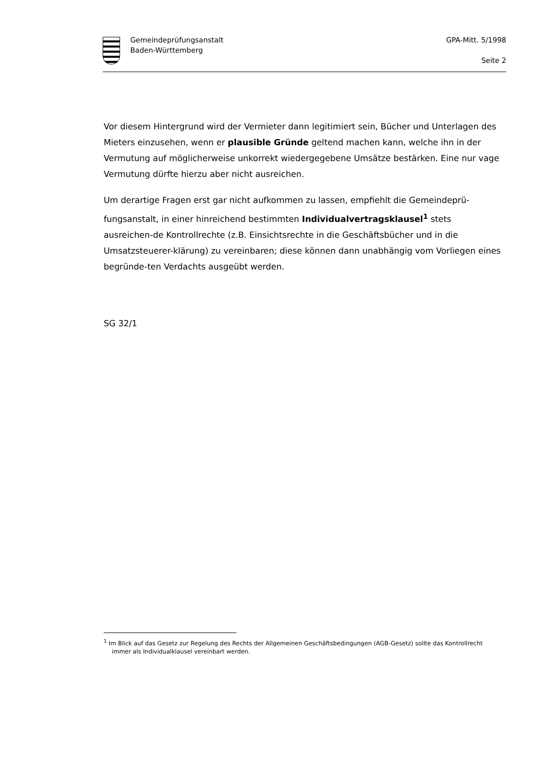Gemeindeprüfungsanstalt
Baden-Württemberg
GPA-Mitt. 5/1998
Seite 2
Vor diesem Hintergrund wird der Vermieter dann legitimiert sein, Bücher und Unterlagen des Mieters einzusehen, wenn er plausible Gründe geltend machen kann, welche ihn in der Vermutung auf möglicherweise unkorrekt wiedergegebene Umsätze bestärken. Eine nur vage Vermutung dürfte hierzu aber nicht ausreichen.
Um derartige Fragen erst gar nicht aufkommen zu lassen, empfiehlt die Gemeindeprü-fungsanstalt, in einer hinreichend bestimmten Individualvertragsklausel<sup>1</sup> stets ausreichen-de Kontrollrechte (z.B. Einsichtsrechte in die Geschäftsbücher und in die Umsatzsteuerer-klärung) zu vereinbaren; diese können dann unabhängig vom Vorliegen eines begründe-ten Verdachts ausgeübt werden.
SG 32/1
<sup>1</sup> Im Blick auf das Gesetz zur Regelung des Rechts der Allgemeinen Geschäftsbedingungen (AGB-Gesetz) sollte das Kontrollrecht immer als Individualklausel vereinbart werden.